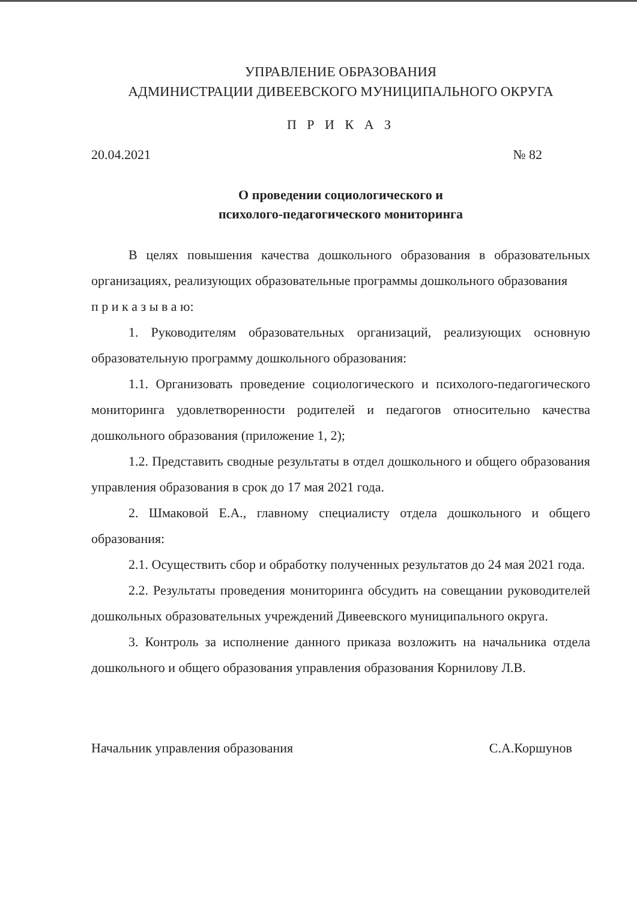УПРАВЛЕНИЕ ОБРАЗОВАНИЯ
АДМИНИСТРАЦИИ ДИВЕЕВСКОГО МУНИЦИПАЛЬНОГО ОКРУГА
П Р И К А З
20.04.2021 № 82
О проведении социологического и
психолого-педагогического мониторинга
В целях повышения качества дошкольного образования в образовательных организациях, реализующих образовательные программы дошкольного образования
п р и к а з ы в а ю:
1. Руководителям образовательных организаций, реализующих основную образовательную программу дошкольного образования:
1.1. Организовать проведение социологического и психолого-педагогического мониторинга удовлетворенности родителей и педагогов относительно качества дошкольного образования (приложение 1, 2);
1.2. Представить сводные результаты в отдел дошкольного и общего образования управления образования в срок до 17 мая 2021 года.
2. Шмаковой Е.А., главному специалисту отдела дошкольного и общего образования:
2.1. Осуществить сбор и обработку полученных результатов до 24 мая 2021 года.
2.2. Результаты проведения мониторинга обсудить на совещании руководителей дошкольных образовательных учреждений Дивеевского муниципального округа.
3. Контроль за исполнение данного приказа возложить на начальника отдела дошкольного и общего образования управления образования Корнилову Л.В.
Начальник управления образования С.А.Коршунов